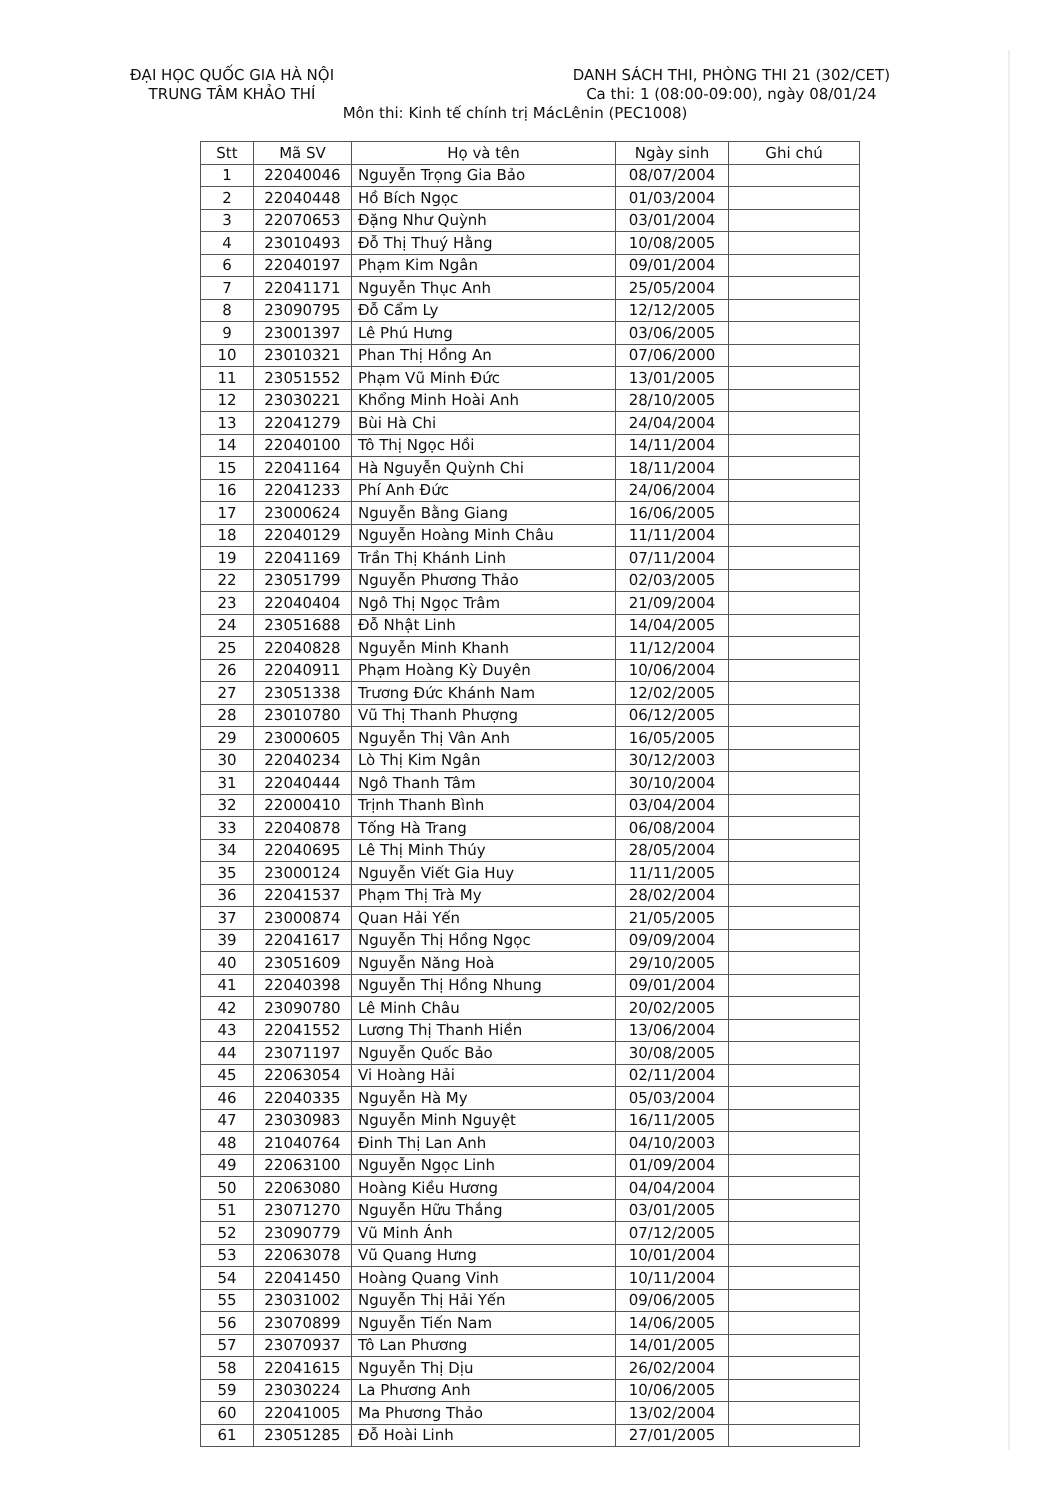ĐẠI HỌC QUỐC GIA HÀ NỘI
TRUNG TÂM KHẢO THÍ
DANH SÁCH THI, PHÒNG THI 21 (302/CET)
Ca thi: 1 (08:00-09:00), ngày 08/01/24
Môn thi: Kinh tế chính trị MácLênin (PEC1008)
| Stt | Mã SV | Họ và tên | Ngày sinh | Ghi chú |
| --- | --- | --- | --- | --- |
| 1 | 22040046 | Nguyễn Trọng Gia Bảo | 08/07/2004 | |
| 2 | 22040448 | Hồ Bích Ngọc | 01/03/2004 | |
| 3 | 22070653 | Đặng Như Quỳnh | 03/01/2004 | |
| 4 | 23010493 | Đỗ Thị Thuý Hằng | 10/08/2005 | |
| 6 | 22040197 | Phạm Kim Ngân | 09/01/2004 | |
| 7 | 22041171 | Nguyễn Thục Anh | 25/05/2004 | |
| 8 | 23090795 | Đỗ Cẩm Ly | 12/12/2005 | |
| 9 | 23001397 | Lê Phú Hưng | 03/06/2005 | |
| 10 | 23010321 | Phan Thị Hồng An | 07/06/2000 | |
| 11 | 23051552 | Phạm Vũ Minh Đức | 13/01/2005 | |
| 12 | 23030221 | Khổng Minh Hoài Anh | 28/10/2005 | |
| 13 | 22041279 | Bùi Hà Chi | 24/04/2004 | |
| 14 | 22040100 | Tô Thị Ngọc Hồi | 14/11/2004 | |
| 15 | 22041164 | Hà Nguyễn Quỳnh Chi | 18/11/2004 | |
| 16 | 22041233 | Phí Anh Đức | 24/06/2004 | |
| 17 | 23000624 | Nguyễn Bằng Giang | 16/06/2005 | |
| 18 | 22040129 | Nguyễn Hoàng Minh Châu | 11/11/2004 | |
| 19 | 22041169 | Trần Thị Khánh Linh | 07/11/2004 | |
| 22 | 23051799 | Nguyễn Phương Thảo | 02/03/2005 | |
| 23 | 22040404 | Ngô Thị Ngọc Trâm | 21/09/2004 | |
| 24 | 23051688 | Đỗ Nhật Linh | 14/04/2005 | |
| 25 | 22040828 | Nguyễn Minh Khanh | 11/12/2004 | |
| 26 | 22040911 | Phạm Hoàng Kỳ Duyên | 10/06/2004 | |
| 27 | 23051338 | Trương Đức Khánh Nam | 12/02/2005 | |
| 28 | 23010780 | Vũ Thị Thanh Phượng | 06/12/2005 | |
| 29 | 23000605 | Nguyễn Thị Vân Anh | 16/05/2005 | |
| 30 | 22040234 | Lò Thị Kim Ngân | 30/12/2003 | |
| 31 | 22040444 | Ngô Thanh Tâm | 30/10/2004 | |
| 32 | 22000410 | Trịnh Thanh Bình | 03/04/2004 | |
| 33 | 22040878 | Tống Hà Trang | 06/08/2004 | |
| 34 | 22040695 | Lê Thị Minh Thúy | 28/05/2004 | |
| 35 | 23000124 | Nguyễn Viết Gia Huy | 11/11/2005 | |
| 36 | 22041537 | Phạm Thị Trà My | 28/02/2004 | |
| 37 | 23000874 | Quan Hải Yến | 21/05/2005 | |
| 39 | 22041617 | Nguyễn Thị Hồng Ngọc | 09/09/2004 | |
| 40 | 23051609 | Nguyễn Năng Hoà | 29/10/2005 | |
| 41 | 22040398 | Nguyễn Thị Hồng Nhung | 09/01/2004 | |
| 42 | 23090780 | Lê Minh Châu | 20/02/2005 | |
| 43 | 22041552 | Lương Thị Thanh Hiền | 13/06/2004 | |
| 44 | 23071197 | Nguyễn Quốc Bảo | 30/08/2005 | |
| 45 | 22063054 | Vi Hoàng Hải | 02/11/2004 | |
| 46 | 22040335 | Nguyễn Hà My | 05/03/2004 | |
| 47 | 23030983 | Nguyễn Minh Nguyệt | 16/11/2005 | |
| 48 | 21040764 | Đinh Thị Lan Anh | 04/10/2003 | |
| 49 | 22063100 | Nguyễn Ngọc Linh | 01/09/2004 | |
| 50 | 22063080 | Hoàng Kiều Hương | 04/04/2004 | |
| 51 | 23071270 | Nguyễn Hữu Thắng | 03/01/2005 | |
| 52 | 23090779 | Vũ Minh Ánh | 07/12/2005 | |
| 53 | 22063078 | Vũ Quang Hưng | 10/01/2004 | |
| 54 | 22041450 | Hoàng Quang Vinh | 10/11/2004 | |
| 55 | 23031002 | Nguyễn Thị Hải Yến | 09/06/2005 | |
| 56 | 23070899 | Nguyễn Tiến Nam | 14/06/2005 | |
| 57 | 23070937 | Tô Lan Phương | 14/01/2005 | |
| 58 | 22041615 | Nguyễn Thị Dịu | 26/02/2004 | |
| 59 | 23030224 | La Phương Anh | 10/06/2005 | |
| 60 | 22041005 | Ma Phương Thảo | 13/02/2004 | |
| 61 | 23051285 | Đỗ Hoài Linh | 27/01/2005 | |